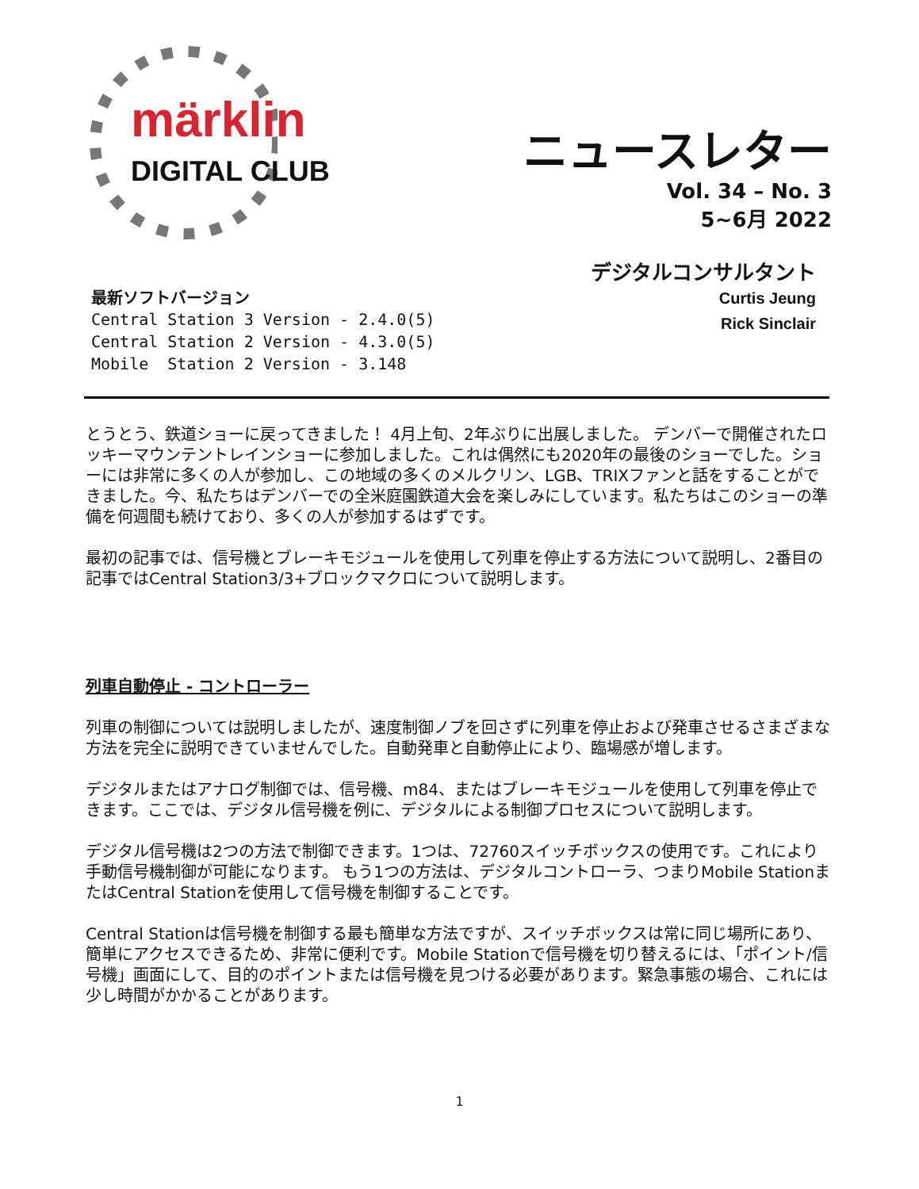märklin
DIGITAL CLUB
ニュースレター
Vol. 34 – No. 3
5~6月 2022
デジタルコンサルタント
Curtis Jeung
Rick Sinclair
最新ソフトバージョン
Central Station 3 Version - 2.4.0(5)
Central Station 2 Version - 4.3.0(5)
Mobile  Station 2 Version - 3.148
とうとう、鉄道ショーに戻ってきました！ 4月上旬、2年ぶりに出展しました。 デンバーで開催されたロッキーマウンテントレインショーに参加しました。これは偶然にも2020年の最後のショーでした。ショーには非常に多くの人が参加し、この地域の多くのメルクリン、LGB、TRIXファンと話をすることができました。今、私たちはデンバーでの全米庭園鉄道大会を楽しみにしています。私たちはこのショーの準備を何週間も続けており、多くの人が参加するはずです。
最初の記事では、信号機とブレーキモジュールを使用して列車を停止する方法について説明し、2番目の記事ではCentral Station3/3+ブロックマクロについて説明します。
列車自動停止 - コントローラー
列車の制御については説明しましたが、速度制御ノブを回さずに列車を停止および発車させるさまざまな方法を完全に説明できていませんでした。自動発車と自動停止により、臨場感が増します。
デジタルまたはアナログ制御では、信号機、m84、またはブレーキモジュールを使用して列車を停止できます。ここでは、デジタル信号機を例に、デジタルによる制御プロセスについて説明します。
デジタル信号機は2つの方法で制御できます。1つは、72760スイッチボックスの使用です。これにより手動信号機制御が可能になります。 もう1つの方法は、デジタルコントローラ、つまりMobile StationまたはCentral Stationを使用して信号機を制御することです。
Central Stationは信号機を制御する最も簡単な方法ですが、スイッチボックスは常に同じ場所にあり、簡単にアクセスできるため、非常に便利です。Mobile Stationで信号機を切り替えるには、「ポイント/信号機」画面にして、目的のポイントまたは信号機を見つける必要があります。緊急事態の場合、これには少し時間がかかることがあります。
1